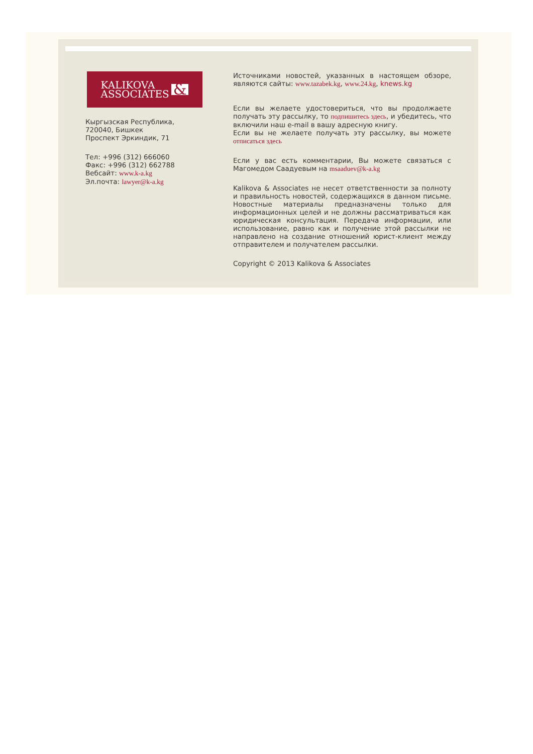KALIKOVA
ASSOCIATES
&
Кыргызская Республика,
720040, Бишкек
Проспект Эркиндик, 71
Тел: +996 (312) 666060
Факс: +996 (312) 662788
Вебсайт: www.k-a.kg
Эл.почта: lawyer@k-a.kg
Источниками новостей, указанных в настоящем обзоре, являются сайты: www.tazabek.kg, www.24.kg, knews.kg
Если вы желаете удостовериться, что вы продолжаете получать эту рассылку, то подпишитесь здесь, и убедитесь, что включили наш e-mail в вашу адресную книгу.
Если вы не желаете получать эту рассылку, вы можете отписаться здесь
Если у вас есть комментарии, Вы можете связаться с Магомедом Саадуевым на msaaduev@k-a.kg
Kalikova & Associates не несет ответственности за полноту и правильность новостей, содержащихся в данном письме. Новостные материалы предназначены только для информационных целей и не должны рассматриваться как юридическая консультация. Передача информации, или использование, равно как и получение этой рассылки не направлено на создание отношений юрист-клиент между отправителем и получателем рассылки.
Copyright © 2013 Kalikova & Associates